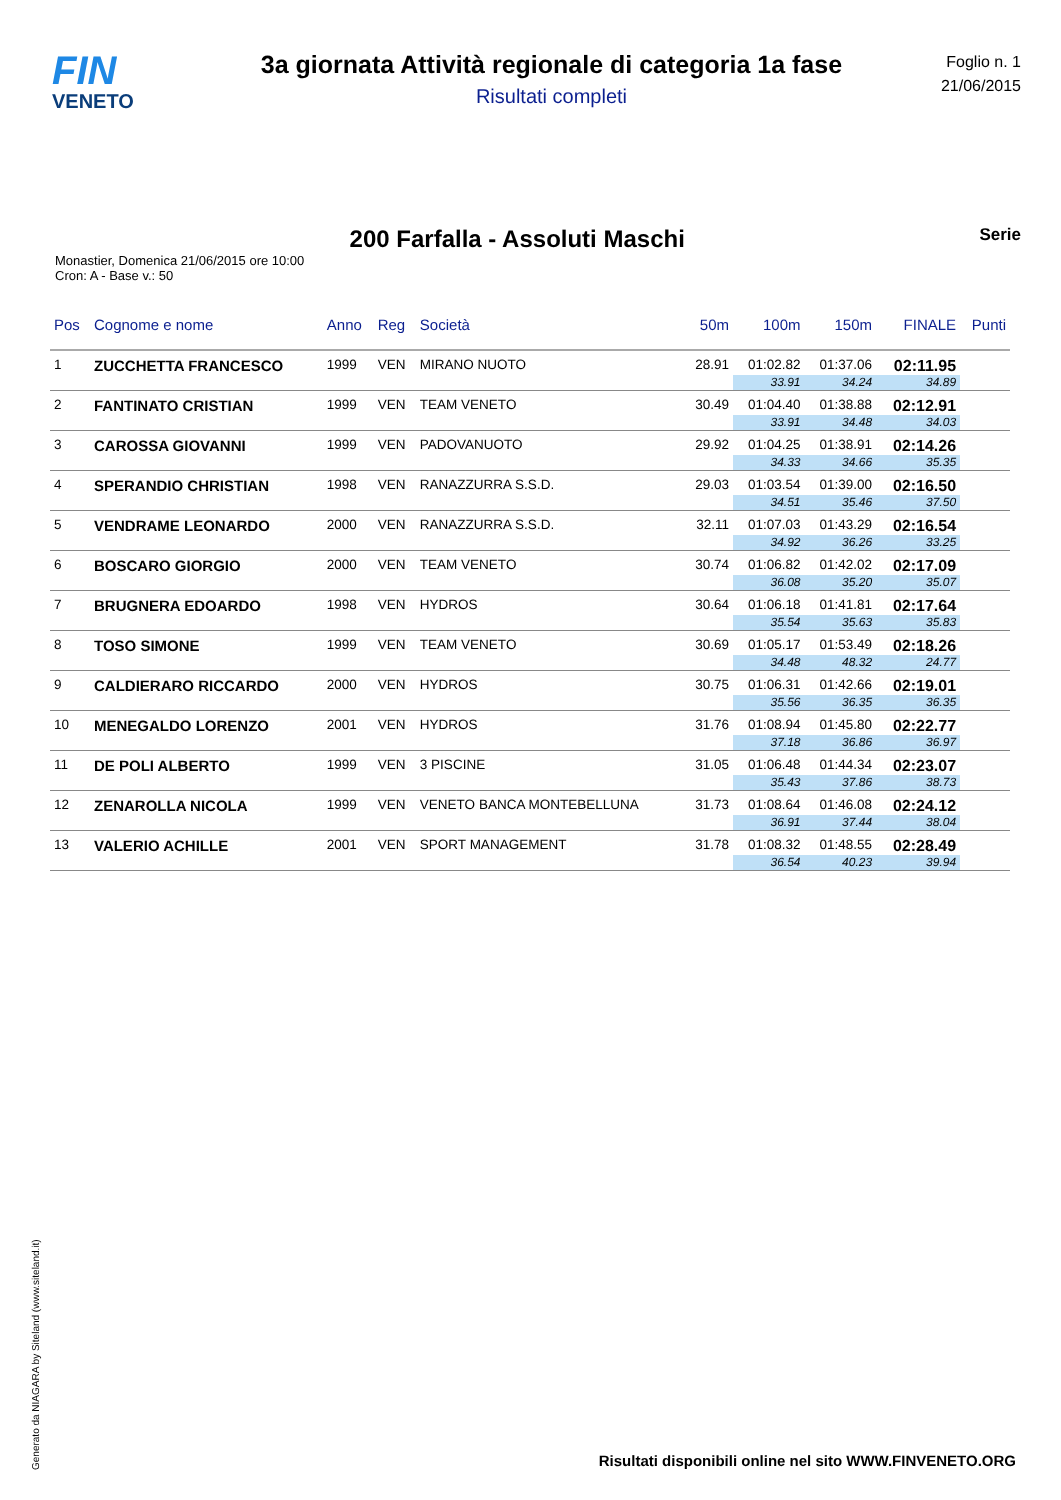FIN
VENETO
3a giornata Attività regionale di categoria 1a fase
Risultati completi
Foglio n. 1
21/06/2015
200 Farfalla - Assoluti Maschi
Serie
Monastier, Domenica 21/06/2015 ore 10:00
Cron: A - Base v.: 50
| Pos | Cognome e nome | Anno | Reg | Società | 50m | 100m | 150m | FINALE | Punti |
| --- | --- | --- | --- | --- | --- | --- | --- | --- | --- |
| 1 | ZUCCHETTA FRANCESCO | 1999 | VEN | MIRANO NUOTO | 28.91 | 01:02.82 | 01:37.06 | 02:11.95 | |
| | | | | | | 33.91 | 34.24 | 34.89 | |
| 2 | FANTINATO CRISTIAN | 1999 | VEN | TEAM VENETO | 30.49 | 01:04.40 | 01:38.88 | 02:12.91 | |
| | | | | | | 33.91 | 34.48 | 34.03 | |
| 3 | CAROSSA GIOVANNI | 1999 | VEN | PADOVANUOTO | 29.92 | 01:04.25 | 01:38.91 | 02:14.26 | |
| | | | | | | 34.33 | 34.66 | 35.35 | |
| 4 | SPERANDIO CHRISTIAN | 1998 | VEN | RANAZZURRA S.S.D. | 29.03 | 01:03.54 | 01:39.00 | 02:16.50 | |
| | | | | | | 34.51 | 35.46 | 37.50 | |
| 5 | VENDRAME LEONARDO | 2000 | VEN | RANAZZURRA S.S.D. | 32.11 | 01:07.03 | 01:43.29 | 02:16.54 | |
| | | | | | | 34.92 | 36.26 | 33.25 | |
| 6 | BOSCARO GIORGIO | 2000 | VEN | TEAM VENETO | 30.74 | 01:06.82 | 01:42.02 | 02:17.09 | |
| | | | | | | 36.08 | 35.20 | 35.07 | |
| 7 | BRUGNERA EDOARDO | 1998 | VEN | HYDROS | 30.64 | 01:06.18 | 01:41.81 | 02:17.64 | |
| | | | | | | 35.54 | 35.63 | 35.83 | |
| 8 | TOSO SIMONE | 1999 | VEN | TEAM VENETO | 30.69 | 01:05.17 | 01:53.49 | 02:18.26 | |
| | | | | | | 34.48 | 48.32 | 24.77 | |
| 9 | CALDIERARO RICCARDO | 2000 | VEN | HYDROS | 30.75 | 01:06.31 | 01:42.66 | 02:19.01 | |
| | | | | | | 35.56 | 36.35 | 36.35 | |
| 10 | MENEGALDO LORENZO | 2001 | VEN | HYDROS | 31.76 | 01:08.94 | 01:45.80 | 02:22.77 | |
| | | | | | | 37.18 | 36.86 | 36.97 | |
| 11 | DE POLI ALBERTO | 1999 | VEN | 3 PISCINE | 31.05 | 01:06.48 | 01:44.34 | 02:23.07 | |
| | | | | | | 35.43 | 37.86 | 38.73 | |
| 12 | ZENAROLLA NICOLA | 1999 | VEN | VENETO BANCA MONTEBELLUNA | 31.73 | 01:08.64 | 01:46.08 | 02:24.12 | |
| | | | | | | 36.91 | 37.44 | 38.04 | |
| 13 | VALERIO ACHILLE | 2001 | VEN | SPORT MANAGEMENT | 31.78 | 01:08.32 | 01:48.55 | 02:28.49 | |
| | | | | | | 36.54 | 40.23 | 39.94 | |
Generato da NIAGARA by Siteland (www.siteland.it)
Risultati disponibili online nel sito WWW.FINVENETO.ORG